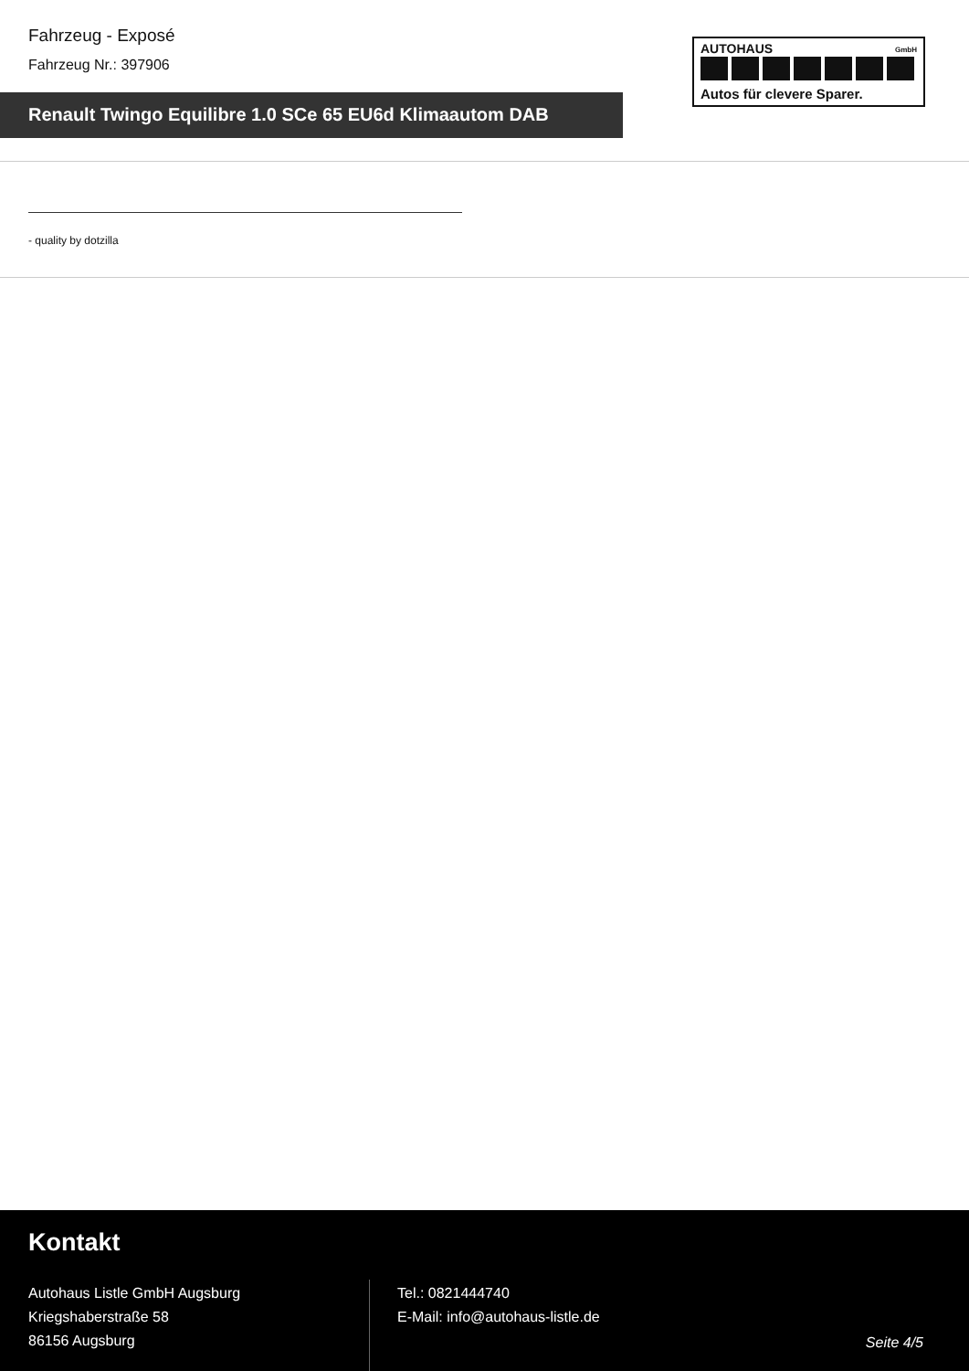Fahrzeug - Exposé
Fahrzeug Nr.: 397906
AUTOHAUS GmbH
Autos für clevere Sparer.
Renault Twingo Equilibre 1.0 SCe 65 EU6d Klimaautom DAB
- quality by dotzilla
Kontakt
Autohaus Listle GmbH Augsburg
Kriegshaberstraße 58
86156 Augsburg
Tel.: 0821444740
E-Mail: info@autohaus-listle.de
Seite 4/5